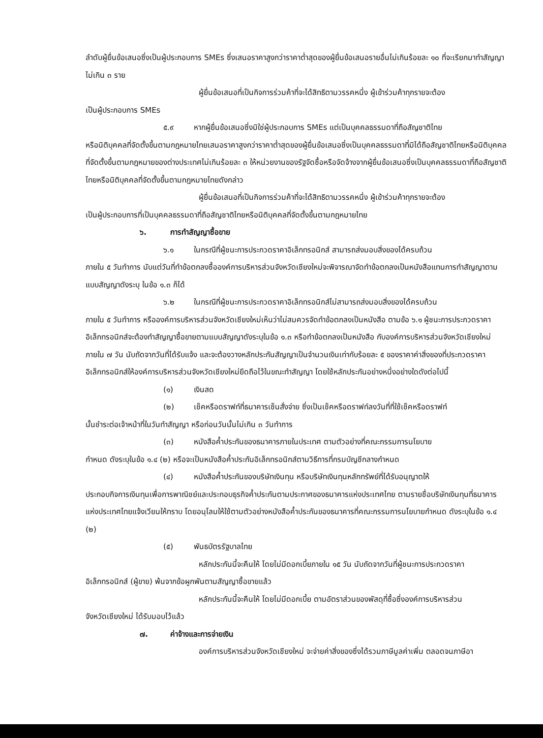ลำดับผู้ยื่นข้อเสนอซึ่งเป็นผู้ประกอบการ SMEs ซึ่งเสนอราคาสูงกว่าราคาต่ำสุดของผู้ยื่นข้อเสนอรายอื่นไม่เกินร้อยละ ๑๐ ที่จะเรียกมาทำสัญญาไม่เกิน ๓ ราย
ผู้ยื่นข้อเสนอที่เป็นกิจการร่วมค้าที่จะได้สิทธิตามวรรคหนึ่ง ผู้เข้าร่วมค้าทุกรายจะต้อง
เป็นผู้ประกอบการ SMEs
๕.๙ หากผู้ยื่นข้อเสนอซึ่งมิใช่ผู้ประกอบการ SMEs แต่เป็นบุคคลธรรมดาที่ถือสัญชาติไทย
หรือนิติบุคคลที่จัดตั้งขึ้นตามกฎหมายไทยเสนอราคาสูงกว่าราคาต่ำสุดของผู้ยื่นข้อเสนอซึ่งเป็นบุคคลธรรมดาที่มิได้ถือสัญชาติไทยหรือนิติบุคคลที่จัดตั้งขึ้นตามกฎหมายของต่างประเทศไม่เกินร้อยละ ๓ ให้หน่วยงานของรัฐจัดซื้อหรือจัดจ้างจากผู้ยื่นข้อเสนอซึ่งเป็นบุคคลธรรมดาที่ถือสัญชาติไทยหรือนิติบุคคลที่จัดตั้งขึ้นตามกฎหมายไทยดังกล่าว
ผู้ยื่นข้อเสนอที่เป็นกิจการร่วมค้าที่จะได้สิทธิตามวรรคหนึ่ง ผู้เข้าร่วมค้าทุกรายจะต้อง
เป็นผู้ประกอบการที่เป็นบุคคลธรรมดาที่ถือสัญชาติไทยหรือนิติบุคคลที่จัดตั้งขึ้นตามกฎหมายไทย
๖. การทำสัญญาซื้อขาย
๖.๑ ในกรณีที่ผู้ชนะการประกวดราคาอิเล็กทรอนิกส์ สามารถส่งมอบสิ่งของได้ครบถ้วน
ภายใน ๕ วันทำการ นับแต่วันที่ทำข้อตกลงซื้อองค์การบริหารส่วนจังหวัดเชียงใหม่จะพิจารณาจัดทำข้อตกลงเป็นหนังสือแทนการทำสัญญาตามแบบสัญญาดังระบุ ในข้อ ๑.๓ ก็ได้
๖.๒ ในกรณีที่ผู้ชนะการประกวดราคาอิเล็กทรอนิกส์ไม่สามารถส่งมอบสิ่งของได้ครบถ้วน
ภายใน ๕ วันทำการ หรือองค์การบริหารส่วนจังหวัดเชียงใหม่เห็นว่าไม่สมควรจัดทำข้อตกลงเป็นหนังสือ ตามข้อ ๖.๑ ผู้ชนะการประกวดราคาอิเล็กทรอนิกส์จะต้องทำสัญญาซื้อขายตามแบบสัญญาดังระบุในข้อ ๑.๓ หรือทำข้อตกลงเป็นหนังสือ กับองค์การบริหารส่วนจังหวัดเชียงใหม่ภายใน ๗ วัน นับถัดจากวันที่ได้รับแจ้ง และจะต้องวางหลักประกันสัญญาเป็นจำนวนเงินเท่ากับร้อยละ ๕ ของราคาค่าสิ่งของที่ประกวดราคาอิเล็กทรอนิกส์ให้องค์การบริหารส่วนจังหวัดเชียงใหม่ยึดถือไว้ในขณะทำสัญญา โดยใช้หลักประกันอย่างหนึ่งอย่างใดดังต่อไปนี้
(๑) เงินสด
(๒) เช็คหรือดราฟท์ที่ธนาคารเซ็นสั่งจ่าย ซึ่งเป็นเช็คหรือดราฟท์ลงวันที่ที่ใช้เช็คหรือดราฟท์
นั้นชำระต่อเจ้าหน้าที่ในวันทำสัญญา หรือก่อนวันนั้นไม่เกิน ๓ วันทำการ
(๓) หนังสือค้ำประกันของธนาคารภายในประเทศ ตามตัวอย่างที่คณะกรรมการนโยบาย
กำหนด ดังระบุในข้อ ๑.๔ (๒) หรือจะเป็นหนังสือค้ำประกันอิเล็กทรอนิกส์ตามวิธีการที่กรมบัญชีกลางกำหนด
(๔) หนังสือค้ำประกันของบริษัทเงินทุน หรือบริษัทเงินทุนหลักทรัพย์ที่ได้รับอนุญาตให้
ประกอบกิจการเงินทุนเพื่อการพาณิชย์และประกอบธุรกิจค้ำประกันตามประกาศของธนาคารแห่งประเทศไทย ตามรายชื่อบริษัทเงินทุนที่ธนาคารแห่งประเทศไทยแจ้งเวียนให้ทราบ โดยอนุโลมให้ใช้ตามตัวอย่างหนังสือค้ำประกันของธนาคารที่คณะกรรมการนโยบายกำหนด ดังระบุในข้อ ๑.๔ (๒)
(๕) พันธบัตรรัฐบาลไทย
หลักประกันนี้จะคืนให้ โดยไม่มีดอกเบี้ยภายใน ๑๕ วัน นับถัดจากวันที่ผู้ชนะการประกวดราคา
อิเล็กทรอนิกส์ (ผู้ขาย) พ้นจากข้อผูกพันตามสัญญาซื้อขายแล้ว
หลักประกันนี้จะคืนให้ โดยไม่มีดอกเบี้ย ตามอัตราส่วนของพัสดุที่ซื้อซึ่งองค์การบริหารส่วน
จังหวัดเชียงใหม่ ได้รับมอบไว้แล้ว
๗. ค่าจ้างและการจ่ายเงิน
องค์การบริหารส่วนจังหวัดเชียงใหม่ จะจ่ายค่าสิ่งของซึ่งได้รวมภาษีมูลค่าเพิ่ม ตลอดจนภาษีอา